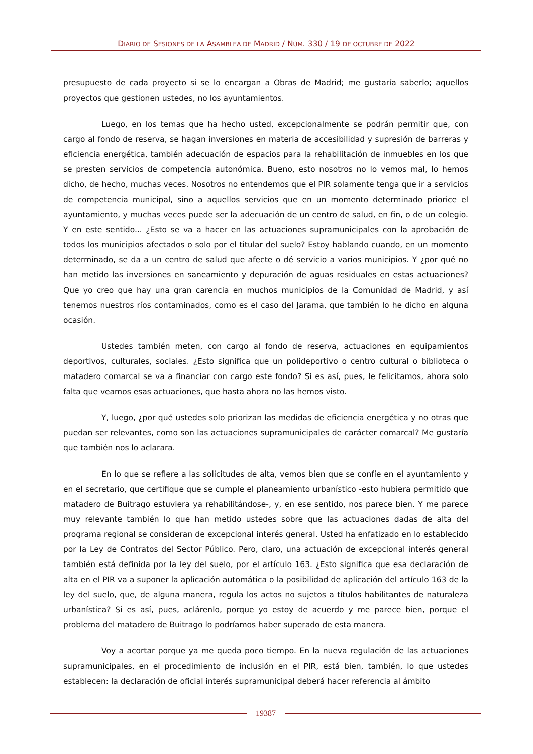DIARIO DE SESIONES DE LA ASAMBLEA DE MADRID / NÚM. 330 / 19 DE OCTUBRE DE 2022
presupuesto de cada proyecto si se lo encargan a Obras de Madrid; me gustaría saberlo; aquellos proyectos que gestionen ustedes, no los ayuntamientos.
Luego, en los temas que ha hecho usted, excepcionalmente se podrán permitir que, con cargo al fondo de reserva, se hagan inversiones en materia de accesibilidad y supresión de barreras y eficiencia energética, también adecuación de espacios para la rehabilitación de inmuebles en los que se presten servicios de competencia autonómica. Bueno, esto nosotros no lo vemos mal, lo hemos dicho, de hecho, muchas veces. Nosotros no entendemos que el PIR solamente tenga que ir a servicios de competencia municipal, sino a aquellos servicios que en un momento determinado priorice el ayuntamiento, y muchas veces puede ser la adecuación de un centro de salud, en fin, o de un colegio. Y en este sentido... ¿Esto se va a hacer en las actuaciones supramunicipales con la aprobación de todos los municipios afectados o solo por el titular del suelo? Estoy hablando cuando, en un momento determinado, se da a un centro de salud que afecte o dé servicio a varios municipios. Y ¿por qué no han metido las inversiones en saneamiento y depuración de aguas residuales en estas actuaciones? Que yo creo que hay una gran carencia en muchos municipios de la Comunidad de Madrid, y así tenemos nuestros ríos contaminados, como es el caso del Jarama, que también lo he dicho en alguna ocasión.
Ustedes también meten, con cargo al fondo de reserva, actuaciones en equipamientos deportivos, culturales, sociales. ¿Esto significa que un polideportivo o centro cultural o biblioteca o matadero comarcal se va a financiar con cargo este fondo? Si es así, pues, le felicitamos, ahora solo falta que veamos esas actuaciones, que hasta ahora no las hemos visto.
Y, luego, ¿por qué ustedes solo priorizan las medidas de eficiencia energética y no otras que puedan ser relevantes, como son las actuaciones supramunicipales de carácter comarcal? Me gustaría que también nos lo aclarara.
En lo que se refiere a las solicitudes de alta, vemos bien que se confíe en el ayuntamiento y en el secretario, que certifique que se cumple el planeamiento urbanístico -esto hubiera permitido que matadero de Buitrago estuviera ya rehabilitándose-, y, en ese sentido, nos parece bien. Y me parece muy relevante también lo que han metido ustedes sobre que las actuaciones dadas de alta del programa regional se consideran de excepcional interés general. Usted ha enfatizado en lo establecido por la Ley de Contratos del Sector Público. Pero, claro, una actuación de excepcional interés general también está definida por la ley del suelo, por el artículo 163. ¿Esto significa que esa declaración de alta en el PIR va a suponer la aplicación automática o la posibilidad de aplicación del artículo 163 de la ley del suelo, que, de alguna manera, regula los actos no sujetos a títulos habilitantes de naturaleza urbanística? Si es así, pues, aclárenlo, porque yo estoy de acuerdo y me parece bien, porque el problema del matadero de Buitrago lo podríamos haber superado de esta manera.
Voy a acortar porque ya me queda poco tiempo. En la nueva regulación de las actuaciones supramunicipales, en el procedimiento de inclusión en el PIR, está bien, también, lo que ustedes establecen: la declaración de oficial interés supramunicipal deberá hacer referencia al ámbito
19387